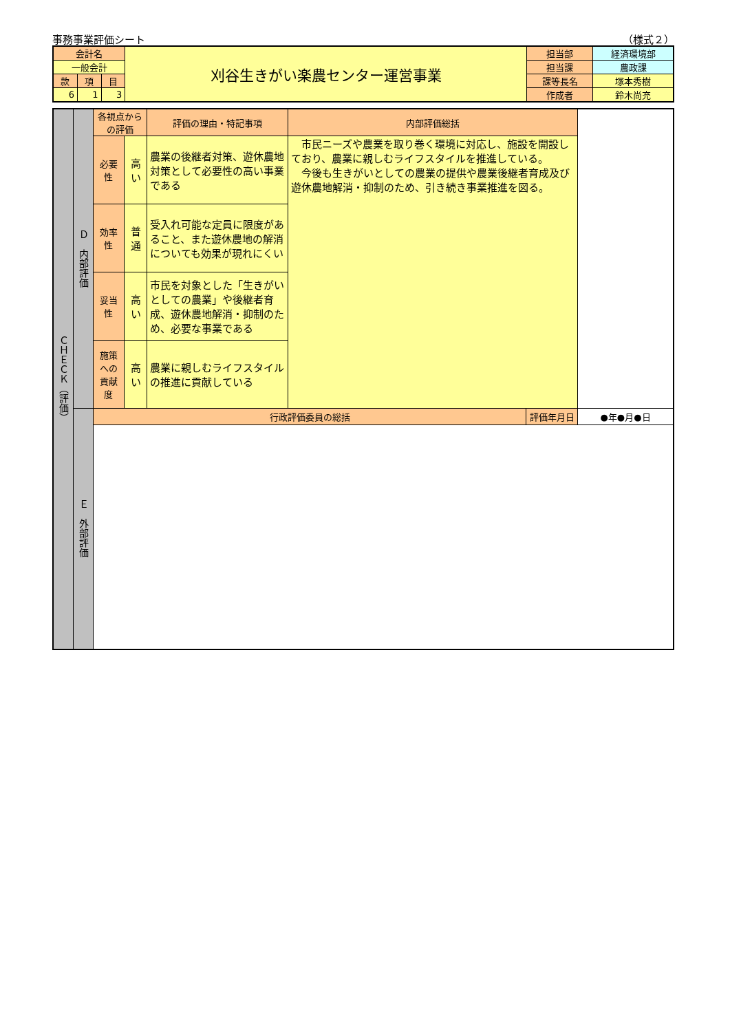事務事業評価シート （様式２）
| 会計名 | | | 刈谷生きがい楽農センター運営事業 | 担当部 | 経済環境部 |
| 一般会計 | | | | 担当課 | 農政課 |
| 款 | 項 | 目 | | 課等長名 | 塚本秀樹 |
| 6 | 1 | 3 | | 作成者 | 鈴木尚充 |
| ＣＨＥＣＫ（評価） | Ｄ 内部評価 | 各視点からの評価 | | 評価の理由・特記事項 | 内部評価総括 | | |
| | | 必要性 | 高い | 農業の後継者対策、遊休農地対策として必要性の高い事業である | 市民ニーズや農業を取り巻く環境に対応し、施設を開設しており、農業に親しむライフスタイルを推進している。 今後も生きがいとしての農業の提供や農業後継者育成及び遊休農地解消・抑制のため、引き続き事業推進を図る。 | | |
| | | 効率性 | 普通 | 受入れ可能な定員に限度があること、また遊休農地の解消についても効果が現れにくい | | | |
| | | 妥当性 | 高い | 市民を対象とした「生きがいとしての農業」や後継者育成、遊休農地解消・抑制のため、必要な事業である | | | |
| | | 施策への 貢献度 | 高い | 農業に親しむライフスタイルの推進に貢献している | | | |
| | Ｅ 外部評価 | 行政評価委員の総括 | | | | 評価年月日 | ●年●月●日 |